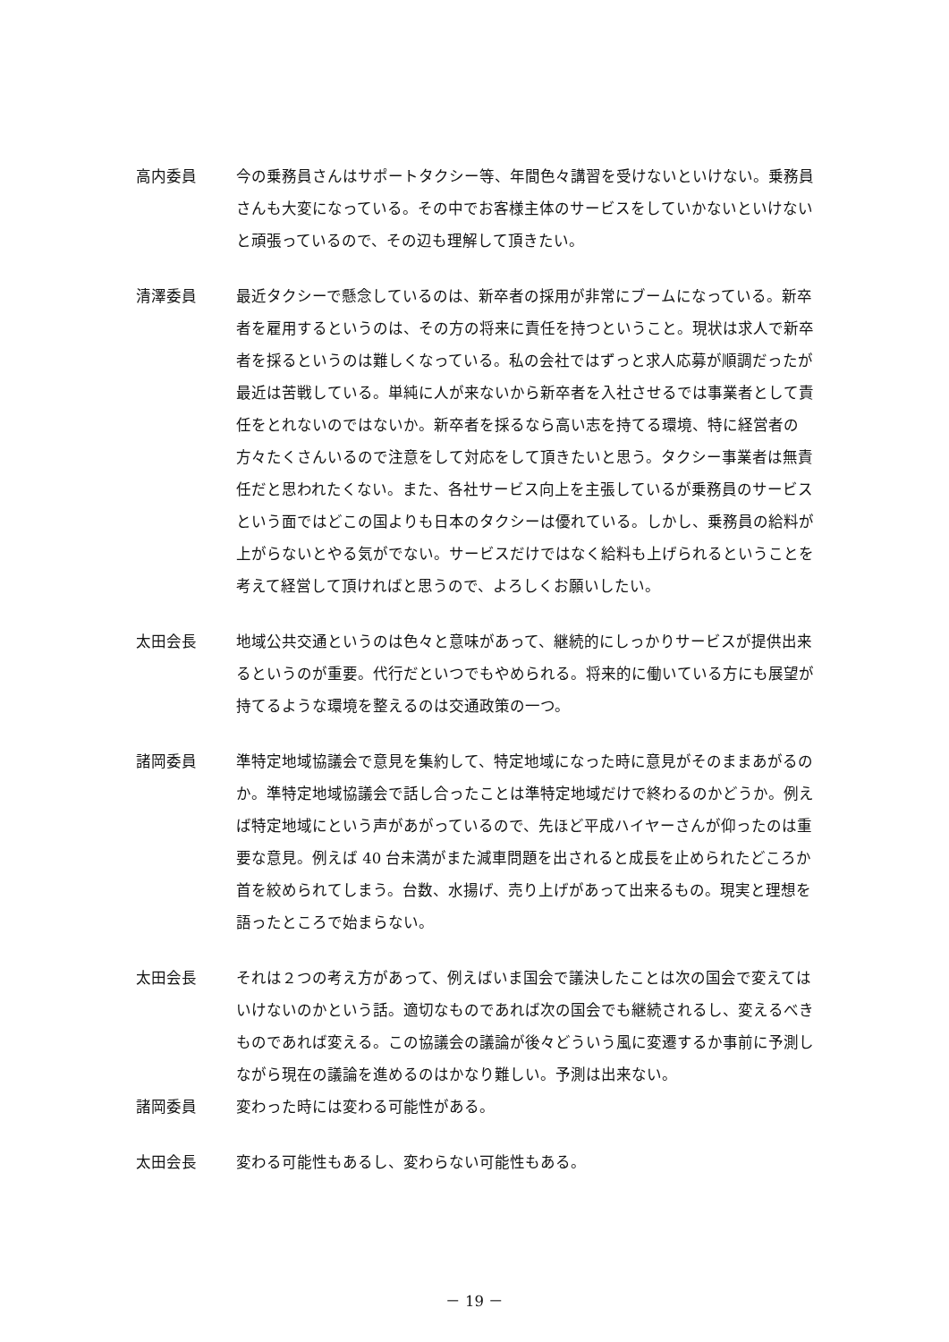高内委員 今の乗務員さんはサポートタクシー等、年間色々講習を受けないといけない。乗務員さんも大変になっている。その中でお客様主体のサービスをしていかないといけないと頑張っているので、その辺も理解して頂きたい。
清澤委員 最近タクシーで懸念しているのは、新卒者の採用が非常にブームになっている。新卒者を雇用するというのは、その方の将来に責任を持つということ。現状は求人で新卒者を採るというのは難しくなっている。私の会社ではずっと求人応募が順調だったが最近は苦戦している。単純に人が来ないから新卒者を入社させるでは事業者として責任をとれないのではないか。新卒者を採るなら高い志を持てる環境、特に経営者の方々たくさんいるので注意をして対応をして頂きたいと思う。タクシー事業者は無責任だと思われたくない。また、各社サービス向上を主張しているが乗務員のサービスという面ではどこの国よりも日本のタクシーは優れている。しかし、乗務員の給料が上がらないとやる気がでない。サービスだけではなく給料も上げられるということを考えて経営して頂ければと思うので、よろしくお願いしたい。
太田会長 地域公共交通というのは色々と意味があって、継続的にしっかりサービスが提供出来るというのが重要。代行だといつでもやめられる。将来的に働いている方にも展望が持てるような環境を整えるのは交通政策の一つ。
諸岡委員 準特定地域協議会で意見を集約して、特定地域になった時に意見がそのままあがるのか。準特定地域協議会で話し合ったことは準特定地域だけで終わるのかどうか。例えば特定地域にという声があがっているので、先ほど平成ハイヤーさんが仰ったのは重要な意見。例えば 40 台未満がまた減車問題を出されると成長を止められたどころか首を絞められてしまう。台数、水揚げ、売り上げがあって出来るもの。現実と理想を語ったところで始まらない。
太田会長 それは２つの考え方があって、例えばいま国会で議決したことは次の国会で変えてはいけないのかという話。適切なものであれば次の国会でも継続されるし、変えるべきものであれば変える。この協議会の議論が後々どういう風に変遷するか事前に予測しながら現在の議論を進めるのはかなり難しい。予測は出来ない。
諸岡委員 変わった時には変わる可能性がある。
太田会長 変わる可能性もあるし、変わらない可能性もある。
－ 19 －